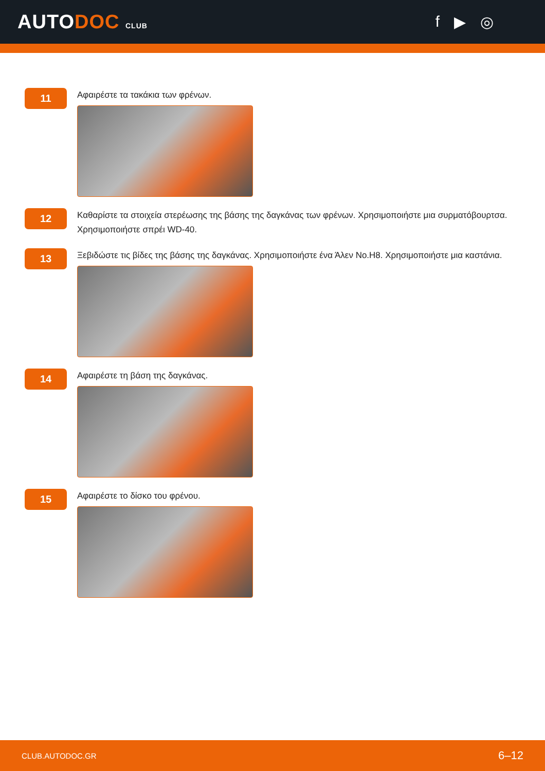AUTODOC CLUB
f ▶ ◎
11
Αφαιρέστε τα τακάκια των φρένων.
12
Καθαρίστε τα στοιχεία στερέωσης της βάσης της δαγκάνας των φρένων. Χρησιμοποιήστε μια συρματόβουρτσα. Χρησιμοποιήστε σπρέι WD-40.
13
Ξεβιδώστε τις βίδες της βάσης της δαγκάνας. Χρησιμοποιήστε ένα Άλεν No.H8. Χρησιμοποιήστε μια καστάνια.
14
Αφαιρέστε τη βάση της δαγκάνας.
15
Αφαιρέστε το δίσκο του φρένου.
CLUB.AUTODOC.GR 6–12